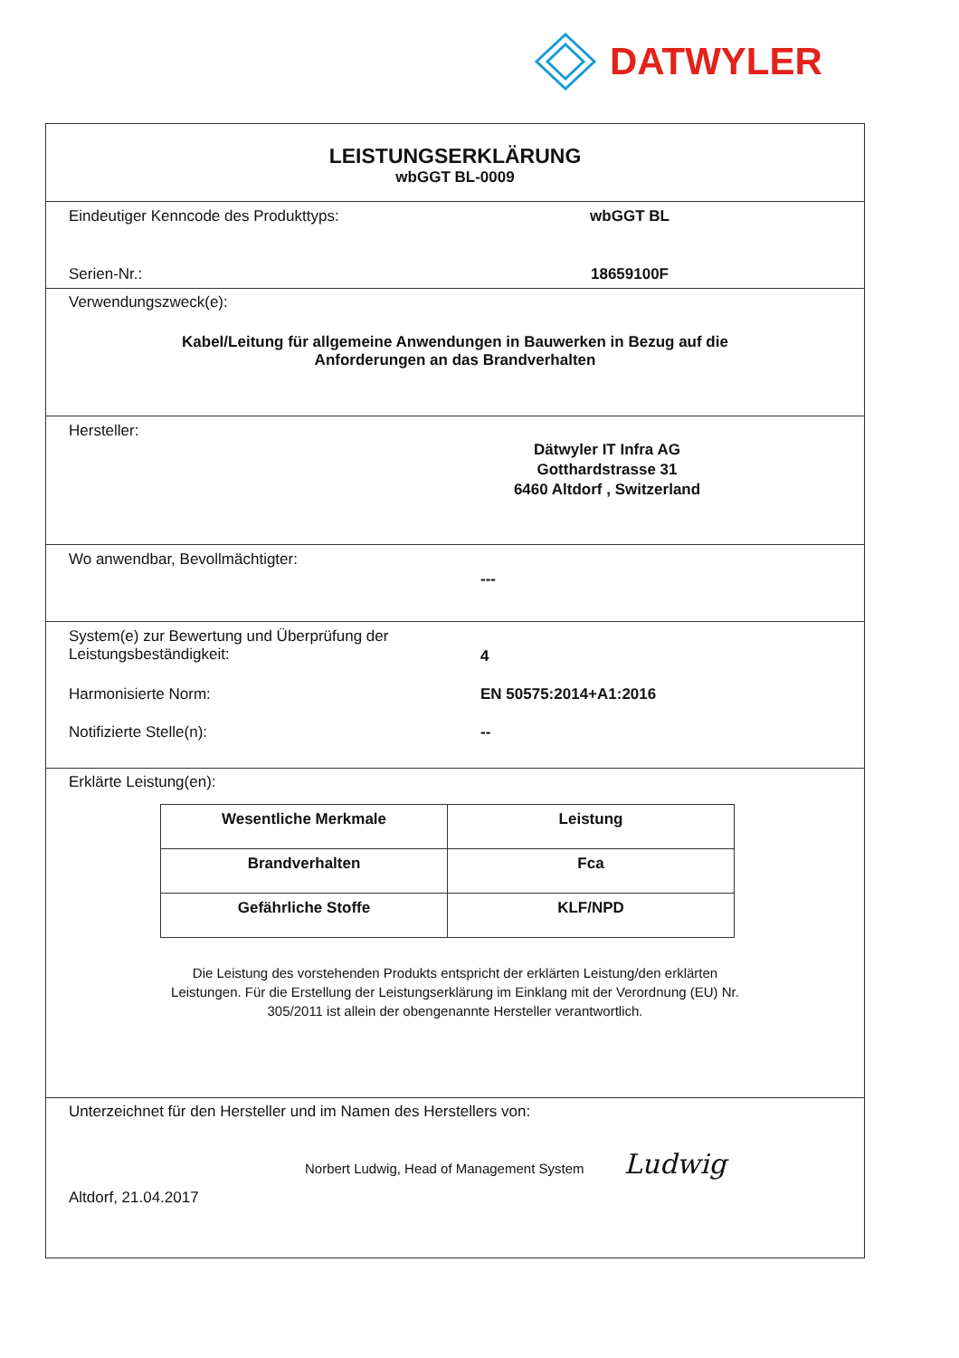DATWYLER
LEISTUNGSERKLÄRUNG
wbGGT BL-0009
Eindeutiger Kenncode des Produkttyps: wbGGT BL
Serien-Nr.: 18659100F
Verwendungszweck(e):
Kabel/Leitung für allgemeine Anwendungen in Bauwerken in Bezug auf die
Anforderungen an das Brandverhalten
Hersteller:
Dätwyler IT Infra AG
Gotthardstrasse 31
6460 Altdorf , Switzerland
Wo anwendbar, Bevollmächtigter:
---
System(e) zur Bewertung und Überprüfung der
Leistungsbeständigkeit:
4
Harmonisierte Norm: EN 50575:2014+A1:2016
Notifizierte Stelle(n): --
Erklärte Leistung(en):
| Wesentliche Merkmale | Leistung |
| --- | --- |
| Brandverhalten | Fca |
| Gefährliche Stoffe | KLF/NPD |
Die Leistung des vorstehenden Produkts entspricht der erklärten Leistung/den erklärten
Leistungen. Für die Erstellung der Leistungserklärung im Einklang mit der Verordnung (EU) Nr.
305/2011 ist allein der obengenannte Hersteller verantwortlich.
Unterzeichnet für den Hersteller und im Namen des Herstellers von:
Norbert Ludwig, Head of Management System Ludwig
Altdorf, 21.04.2017